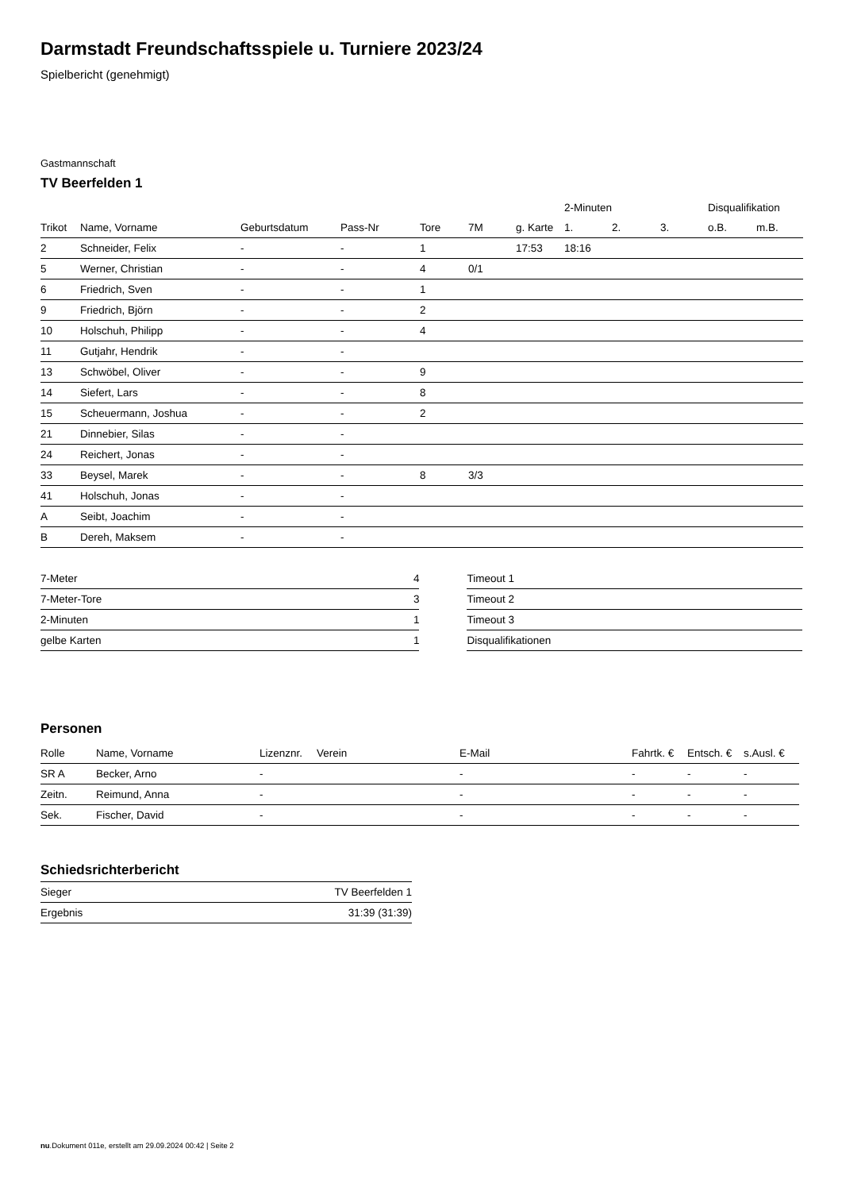Darmstadt Freundschaftsspiele u. Turniere 2023/24
Spielbericht (genehmigt)
Gastmannschaft
TV Beerfelden 1
| | | | | | | | 2-Minuten | | | Disqualifikation | |
| --- | --- | --- | --- | --- | --- | --- | --- | --- | --- | --- | --- |
| Trikot | Name, Vorname | Geburtsdatum | Pass-Nr | Tore | 7M | g. Karte | 1. | 2. | 3. | o.B. | m.B. |
| 2 | Schneider, Felix | - | - | 1 | | 17:53 | 18:16 | | | | |
| 5 | Werner, Christian | - | - | 4 | 0/1 | | | | | | |
| 6 | Friedrich, Sven | - | - | 1 | | | | | | | |
| 9 | Friedrich, Björn | - | - | 2 | | | | | | | |
| 10 | Holschuh, Philipp | - | - | 4 | | | | | | | |
| 11 | Gutjahr, Hendrik | - | - | | | | | | | | |
| 13 | Schwöbel, Oliver | - | - | 9 | | | | | | | |
| 14 | Siefert, Lars | - | - | 8 | | | | | | | |
| 15 | Scheuermann, Joshua | - | - | 2 | | | | | | | |
| 21 | Dinnebier, Silas | - | - | | | | | | | | |
| 24 | Reichert, Jonas | - | - | | | | | | | | |
| 33 | Beysel, Marek | - | - | 8 | 3/3 | | | | | | |
| 41 | Holschuh, Jonas | - | - | | | | | | | | |
| A | Seibt, Joachim | - | - | | | | | | | | |
| B | Dereh, Maksem | - | - | | | | | | | | |
| 7-Meter | 4 |
| 7-Meter-Tore | 3 |
| 2-Minuten | 1 |
| gelbe Karten | 1 |
| Timeout 1 |
| Timeout 2 |
| Timeout 3 |
| Disqualifikationen |
Personen
| Rolle | Name, Vorname | Lizenznr. | Verein | E-Mail | Fahrtk. € | Entsch. € | s.Ausl. € |
| --- | --- | --- | --- | --- | --- | --- | --- |
| SR A | Becker, Arno | - | | - | - | - | - |
| Zeitn. | Reimund, Anna | - | | - | - | - | - |
| Sek. | Fischer, David | - | | - | - | - | - |
Schiedsrichterbericht
| Sieger | TV Beerfelden 1 |
| Ergebnis | 31:39 (31:39) |
nu.Dokument 011e, erstellt am 29.09.2024 00:42 | Seite 2